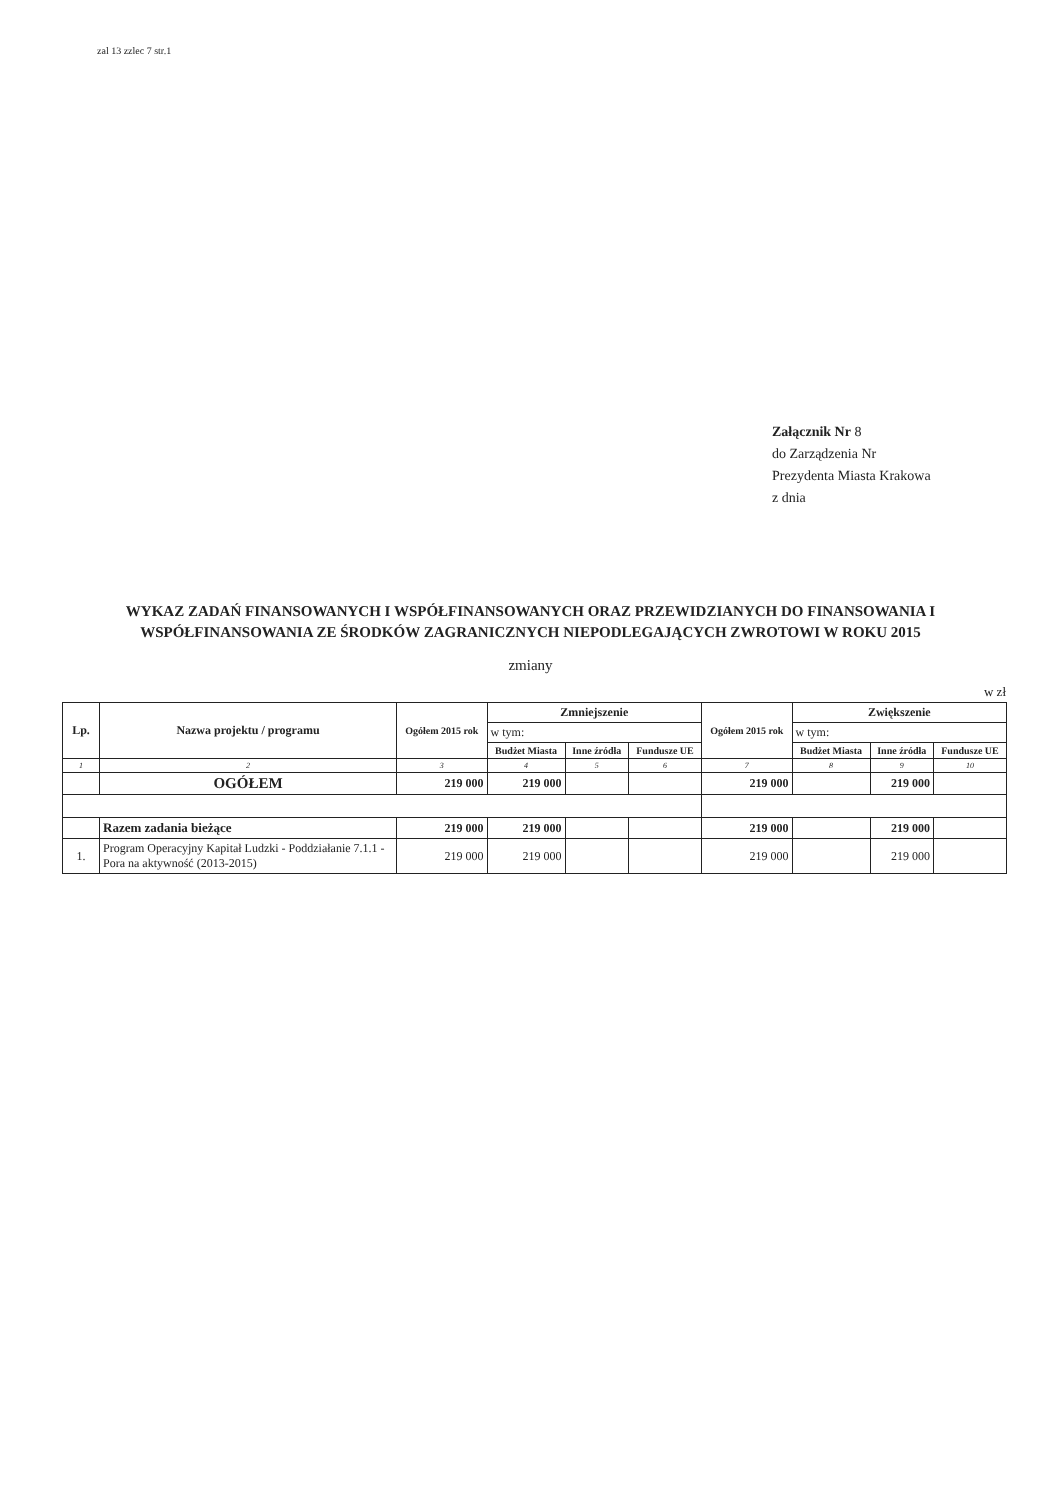zal 13 zzlec 7 str.1
Załącznik Nr 8
do Zarządzenia Nr
Prezydenta Miasta Krakowa
z dnia
WYKAZ ZADAŃ FINANSOWANYCH I WSPÓŁFINANSOWANYCH ORAZ PRZEWIDZIANYCH DO FINANSOWANIA I WSPÓŁFINANSOWANIA ZE ŚRODKÓW ZAGRANICZNYCH NIEPODLEGAJĄCYCH ZWROTOWI W ROKU 2015
zmiany
w zł
| Lp. | Nazwa projektu / programu | Ogółem 2015 rok | Zmniejszenie | | | Ogółem 2015 rok | Zwiększenie | | |
| --- | --- | --- | --- | --- | --- | --- | --- | --- | --- |
| | | | w tym: | | | | w tym: | | |
| | | | Budżet Miasta | Inne źródła | Fundusze UE | | Budżet Miasta | Inne źródła | Fundusze UE |
| 1 | 2 | 3 | 4 | 5 | 6 | 7 | 8 | 9 | 10 |
| | OGÓŁEM | 219 000 | 219 000 | | | 219 000 | | 219 000 | |
| | Razem zadania bieżące | 219 000 | 219 000 | | | 219 000 | | 219 000 | |
| 1. | Program Operacyjny Kapitał Ludzki - Poddziałanie 7.1.1 - Pora na aktywność (2013-2015) | 219 000 | 219 000 | | | 219 000 | | 219 000 | |